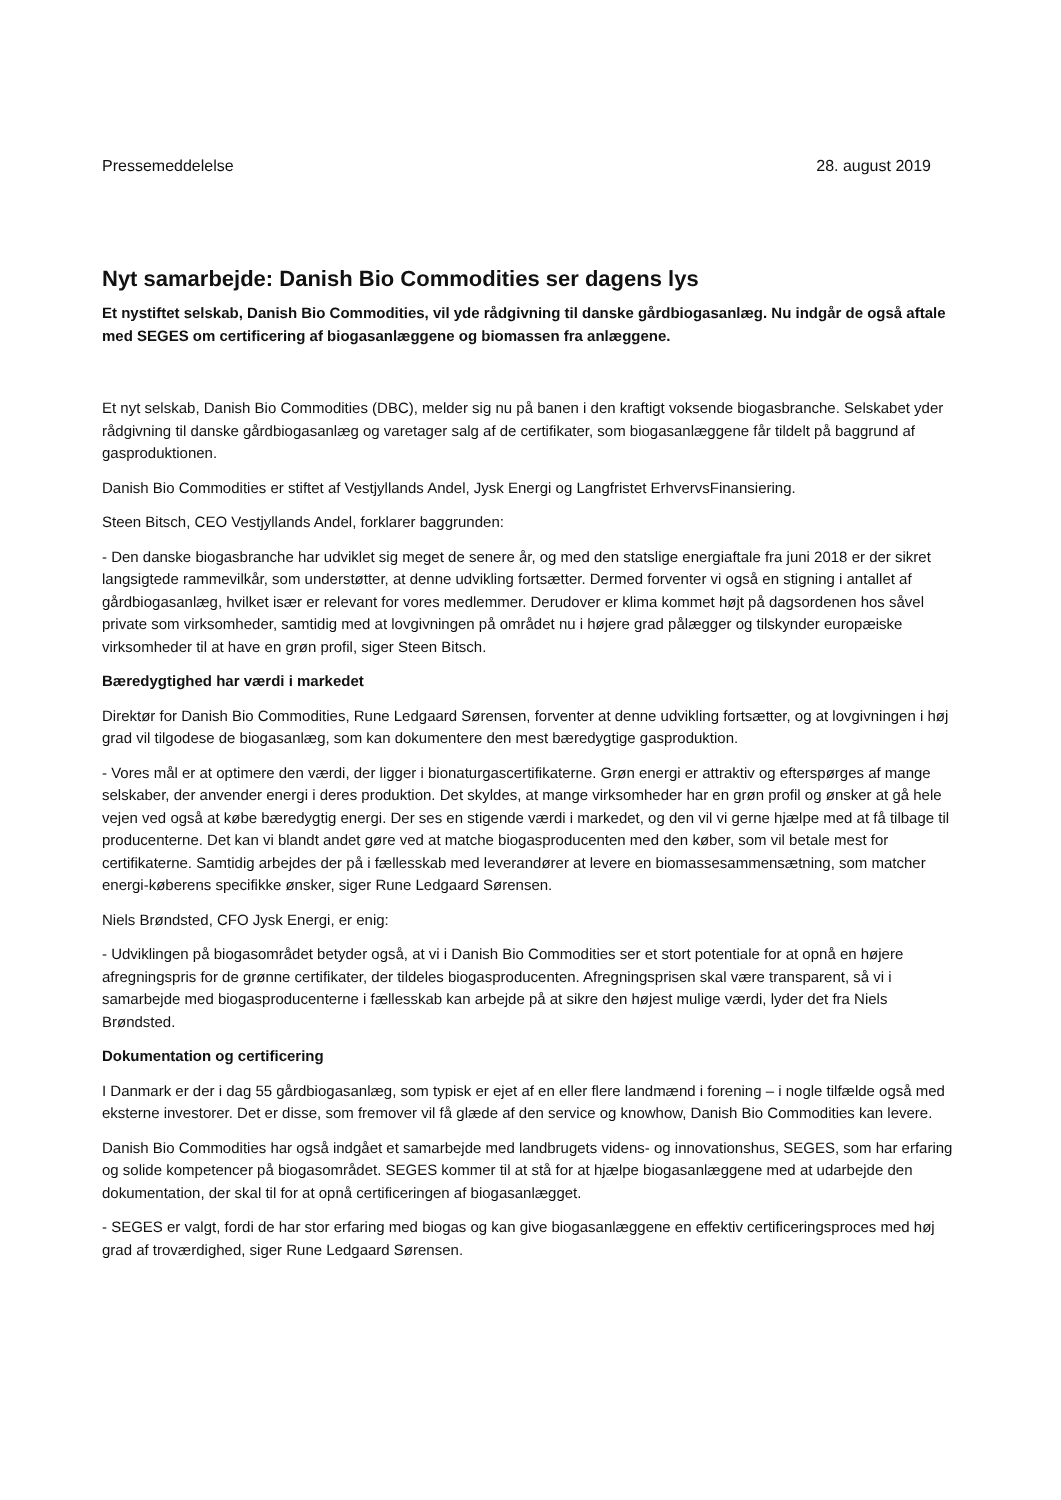Pressemeddelelse 28. august 2019
Nyt samarbejde: Danish Bio Commodities ser dagens lys
Et nystiftet selskab, Danish Bio Commodities, vil yde rådgivning til danske gårdbiogasanlæg. Nu indgår de også aftale med SEGES om certificering af biogasanlæggene og biomassen fra anlæggene.
Et nyt selskab, Danish Bio Commodities (DBC), melder sig nu på banen i den kraftigt voksende biogasbranche. Selskabet yder rådgivning til danske gårdbiogasanlæg og varetager salg af de certifikater, som biogasanlæggene får tildelt på baggrund af gasproduktionen.
Danish Bio Commodities er stiftet af Vestjyllands Andel, Jysk Energi og Langfristet ErhvervsFinansiering.
Steen Bitsch, CEO Vestjyllands Andel, forklarer baggrunden:
- Den danske biogasbranche har udviklet sig meget de senere år, og med den statslige energiaftale fra juni 2018 er der sikret langsigtede rammevilkår, som understøtter, at denne udvikling fortsætter. Dermed forventer vi også en stigning i antallet af gårdbiogasanlæg, hvilket især er relevant for vores medlemmer. Derudover er klima kommet højt på dagsordenen hos såvel private som virksomheder, samtidig med at lovgivningen på området nu i højere grad pålægger og tilskynder europæiske virksomheder til at have en grøn profil, siger Steen Bitsch.
Bæredygtighed har værdi i markedet
Direktør for Danish Bio Commodities, Rune Ledgaard Sørensen, forventer at denne udvikling fortsætter, og at lovgivningen i høj grad vil tilgodese de biogasanlæg, som kan dokumentere den mest bæredygtige gasproduktion.
- Vores mål er at optimere den værdi, der ligger i bionaturgascertifikaterne. Grøn energi er attraktiv og efterspørges af mange selskaber, der anvender energi i deres produktion. Det skyldes, at mange virksomheder har en grøn profil og ønsker at gå hele vejen ved også at købe bæredygtig energi. Der ses en stigende værdi i markedet, og den vil vi gerne hjælpe med at få tilbage til producenterne. Det kan vi blandt andet gøre ved at matche biogasproducenten med den køber, som vil betale mest for certifikaterne. Samtidig arbejdes der på i fællesskab med leverandører at levere en biomassesammensætning, som matcher energi-køberens specifikke ønsker, siger Rune Ledgaard Sørensen.
Niels Brøndsted, CFO Jysk Energi, er enig:
- Udviklingen på biogasområdet betyder også, at vi i Danish Bio Commodities ser et stort potentiale for at opnå en højere afregningspris for de grønne certifikater, der tildeles biogasproducenten. Afregningsprisen skal være transparent, så vi i samarbejde med biogasproducenterne i fællesskab kan arbejde på at sikre den højest mulige værdi, lyder det fra Niels Brøndsted.
Dokumentation og certificering
I Danmark er der i dag 55 gårdbiogasanlæg, som typisk er ejet af en eller flere landmænd i forening – i nogle tilfælde også med eksterne investorer. Det er disse, som fremover vil få glæde af den service og knowhow, Danish Bio Commodities kan levere.
Danish Bio Commodities har også indgået et samarbejde med landbrugets videns- og innovationshus, SEGES, som har erfaring og solide kompetencer på biogasområdet. SEGES kommer til at stå for at hjælpe biogasanlæggene med at udarbejde den dokumentation, der skal til for at opnå certificeringen af biogasanlægget.
- SEGES er valgt, fordi de har stor erfaring med biogas og kan give biogasanlæggene en effektiv certificeringsproces med høj grad af troværdighed, siger Rune Ledgaard Sørensen.